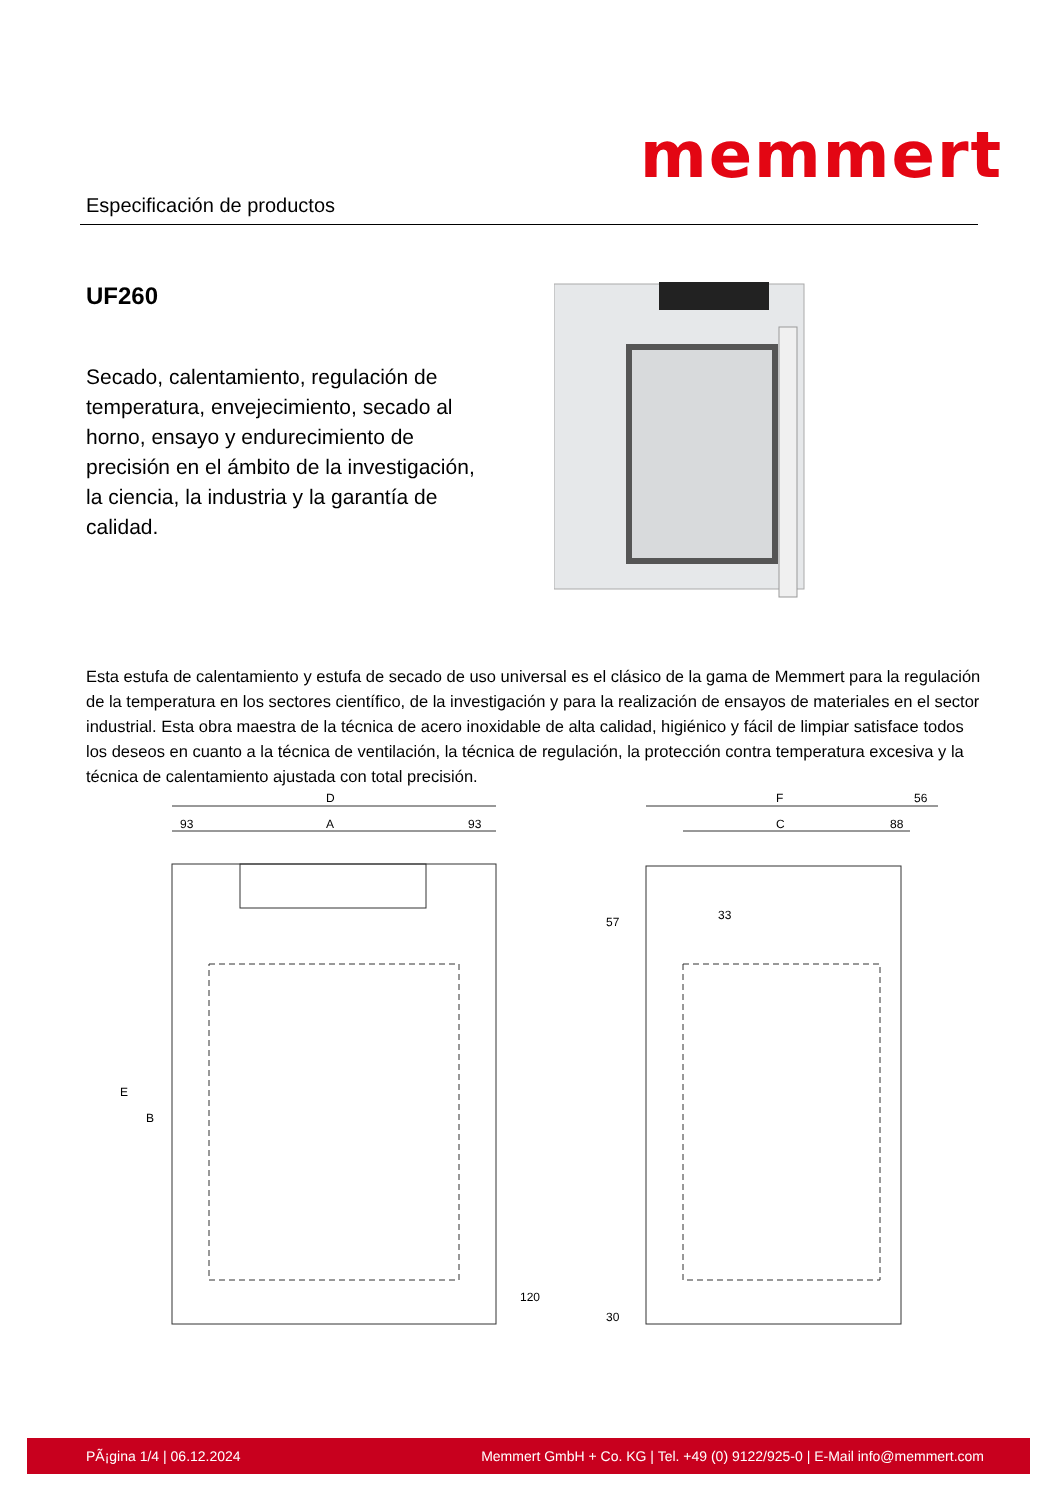memmert
Especificación de productos
UF260
Secado, calentamiento, regulación de temperatura, envejecimiento, secado al horno, ensayo y endurecimiento de precisión en el ámbito de la investigación, la ciencia, la industria y la garantía de calidad.
Esta estufa de calentamiento y estufa de secado de uso universal es el clásico de la gama de Memmert para la regulación de la temperatura en los sectores científico, de la investigación y para la realización de ensayos de materiales en el sector industrial. Esta obra maestra de la técnica de acero inoxidable de alta calidad, higiénico y fácil de limpiar satisface todos los deseos en cuanto a la técnica de ventilación, la técnica de regulación, la protección contra temperatura excesiva y la técnica de calentamiento ajustada con total precisión.
D
93
A
93
E
B
120
F
56
C
88
33
57
30
PÃ¡gina 1/4 | 06.12.2024 Memmert GmbH + Co. KG | Tel. +49 (0) 9122/925-0 | E-Mail info@memmert.com